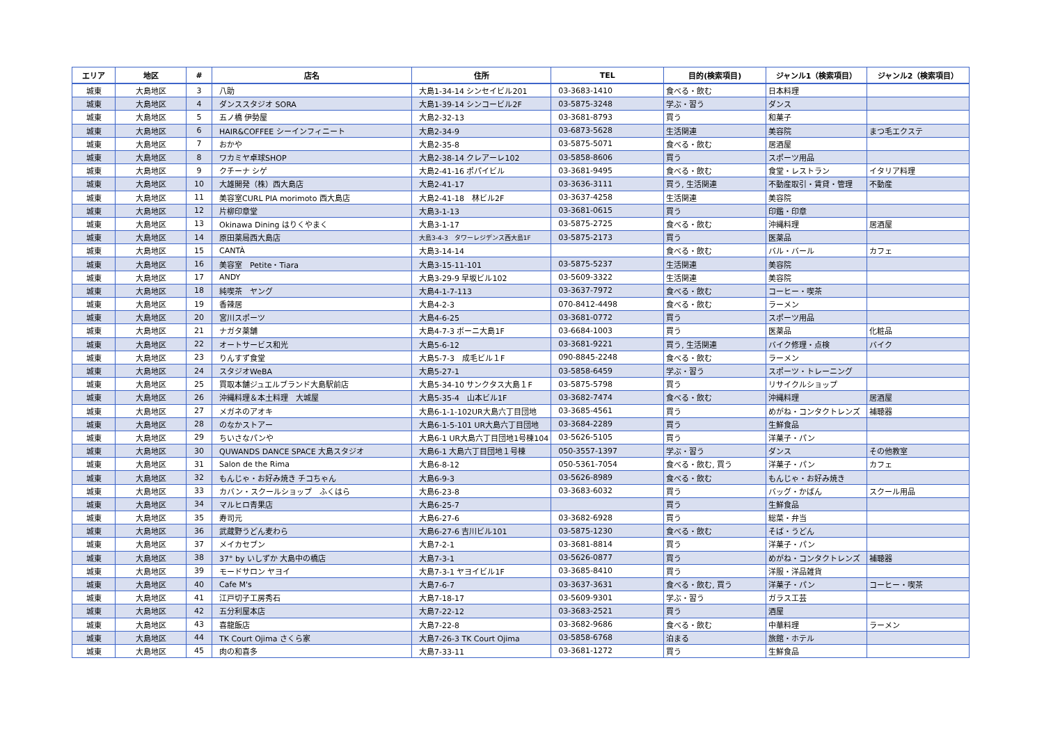| エリア | 地区 | # | 店名 | 住所 | TEL | 目的(検索項目) | ジャンル1（検索項目） | ジャンル2（検索項目） |
| --- | --- | --- | --- | --- | --- | --- | --- | --- |
| 城東 | 大島地区 | 3 | 八助 | 大島1-34-14 シンセイビル201 | 03-3683-1410 | 食べる・飲む | 日本料理 | |
| 城東 | 大島地区 | 4 | ダンススタジオ SORA | 大島1-39-14 シンコービル2F | 03-5875-3248 | 学ぶ・習う | ダンス | |
| 城東 | 大島地区 | 5 | 五ノ橋 伊勢屋 | 大島2-32-13 | 03-3681-8793 | 買う | 和菓子 | |
| 城東 | 大島地区 | 6 | HAIR&COFFEE シーインフィニート | 大島2-34-9 | 03-6873-5628 | 生活関連 | 美容院 | まつ毛エクステ |
| 城東 | 大島地区 | 7 | おかや | 大島2-35-8 | 03-5875-5071 | 食べる・飲む | 居酒屋 | |
| 城東 | 大島地区 | 8 | ワカミヤ卓球SHOP | 大島2-38-14 クレアーレ102 | 03-5858-8606 | 買う | スポーツ用品 | |
| 城東 | 大島地区 | 9 | クチーナ シゲ | 大島2-41-16 ポパイビル | 03-3681-9495 | 食べる・飲む | 食堂・レストラン | イタリア料理 |
| 城東 | 大島地区 | 10 | 大雄開発（株）西大島店 | 大島2-41-17 | 03-3636-3111 | 買う, 生活関連 | 不動産取引・賃貸・管理 | 不動産 |
| 城東 | 大島地区 | 11 | 美容室CURL PIA morimoto 西大島店 | 大島2-41-18 林ビル2F | 03-3637-4258 | 生活関連 | 美容院 | |
| 城東 | 大島地区 | 12 | 片柳印章堂 | 大島3-1-13 | 03-3681-0615 | 買う | 印鑑・印章 | |
| 城東 | 大島地区 | 13 | Okinawa Dining はりくやまく | 大島3-1-17 | 03-5875-2725 | 食べる・飲む | 沖縄料理 | 居酒屋 |
| 城東 | 大島地区 | 14 | 原田薬局西大島店 | 大島3-4-3 タワーレジデンス西大島1F | 03-5875-2173 | 買う | 医薬品 | |
| 城東 | 大島地区 | 15 | CANTÀ | 大島3-14-14 | | 食べる・飲む | バル・バール | カフェ |
| 城東 | 大島地区 | 16 | 美容室 Petite・Tiara | 大島3-15-11-101 | 03-5875-5237 | 生活関連 | 美容院 | |
| 城東 | 大島地区 | 17 | ANDY | 大島3-29-9 早坂ビル102 | 03-5609-3322 | 生活関連 | 美容院 | |
| 城東 | 大島地区 | 18 | 純喫茶 ヤング | 大島4-1-7-113 | 03-3637-7972 | 食べる・飲む | コーヒー・喫茶 | |
| 城東 | 大島地区 | 19 | 香辣居 | 大島4-2-3 | 070-8412-4498 | 食べる・飲む | ラーメン | |
| 城東 | 大島地区 | 20 | 宮川スポーツ | 大島4-6-25 | 03-3681-0772 | 買う | スポーツ用品 | |
| 城東 | 大島地区 | 21 | ナガタ薬舗 | 大島4-7-3 ボーニ大島1F | 03-6684-1003 | 買う | 医薬品 | 化粧品 |
| 城東 | 大島地区 | 22 | オートサービス和光 | 大島5-6-12 | 03-3681-9221 | 買う, 生活関連 | バイク修理・点検 | バイク |
| 城東 | 大島地区 | 23 | りんすず食堂 | 大島5-7-3 成毛ビル１F | 090-8845-2248 | 食べる・飲む | ラーメン | |
| 城東 | 大島地区 | 24 | スタジオWeBA | 大島5-27-1 | 03-5858-6459 | 学ぶ・習う | スポーツ・トレーニング | |
| 城東 | 大島地区 | 25 | 買取本舗ジュエルブランド大島駅前店 | 大島5-34-10 サンクタス大島１F | 03-5875-5798 | 買う | リサイクルショップ | |
| 城東 | 大島地区 | 26 | 沖縄料理＆本土料理 大城屋 | 大島5-35-4 山本ビル1F | 03-3682-7474 | 食べる・飲む | 沖縄料理 | 居酒屋 |
| 城東 | 大島地区 | 27 | メガネのアオキ | 大島6-1-1-102UR大島六丁目団地 | 03-3685-4561 | 買う | めがね・コンタクトレンズ | 補聴器 |
| 城東 | 大島地区 | 28 | のなかストアー | 大島6-1-5-101 UR大島六丁目団地 | 03-3684-2289 | 買う | 生鮮食品 | |
| 城東 | 大島地区 | 29 | ちいさなパンや | 大島6-1 UR大島六丁目団地1号棟104 | 03-5626-5105 | 買う | 洋菓子・パン | |
| 城東 | 大島地区 | 30 | QUWANDS DANCE SPACE 大島スタジオ | 大島6-1 大島六丁目団地１号棟 | 050-3557-1397 | 学ぶ・習う | ダンス | その他教室 |
| 城東 | 大島地区 | 31 | Salon de the Rima | 大島6-8-12 | 050-5361-7054 | 食べる・飲む, 買う | 洋菓子・パン | カフェ |
| 城東 | 大島地区 | 32 | もんじゃ・お好み焼き チコちゃん | 大島6-9-3 | 03-5626-8989 | 食べる・飲む | もんじゃ・お好み焼き | |
| 城東 | 大島地区 | 33 | カバン・スクールショップ ふくはら | 大島6-23-8 | 03-3683-6032 | 買う | バッグ・かばん | スクール用品 |
| 城東 | 大島地区 | 34 | マルヒロ青果店 | 大島6-25-7 | | 買う | 生鮮食品 | |
| 城東 | 大島地区 | 35 | 寿司元 | 大島6-27-6 | 03-3682-6928 | 買う | 総菜・弁当 | |
| 城東 | 大島地区 | 36 | 武蔵野うどん麦わら | 大島6-27-6 吉川ビル101 | 03-5875-1230 | 食べる・飲む | そば・うどん | |
| 城東 | 大島地区 | 37 | メイカセブン | 大島7-2-1 | 03-3681-8814 | 買う | 洋菓子・パン | |
| 城東 | 大島地区 | 38 | 37° by いしずか 大島中の橋店 | 大島7-3-1 | 03-5626-0877 | 買う | めがね・コンタクトレンズ | 補聴器 |
| 城東 | 大島地区 | 39 | モードサロン ヤヨイ | 大島7-3-1 ヤヨイビル1F | 03-3685-8410 | 買う | 洋服・洋品雑貨 | |
| 城東 | 大島地区 | 40 | Cafe M's | 大島7-6-7 | 03-3637-3631 | 食べる・飲む, 買う | 洋菓子・パン | コーヒー・喫茶 |
| 城東 | 大島地区 | 41 | 江戸切子工房秀石 | 大島7-18-17 | 03-5609-9301 | 学ぶ・習う | ガラス工芸 | |
| 城東 | 大島地区 | 42 | 五分利屋本店 | 大島7-22-12 | 03-3683-2521 | 買う | 酒屋 | |
| 城東 | 大島地区 | 43 | 喜龍飯店 | 大島7-22-8 | 03-3682-9686 | 食べる・飲む | 中華料理 | ラーメン |
| 城東 | 大島地区 | 44 | TK Court Ojima さくら家 | 大島7-26-3 TK Court Ojima | 03-5858-6768 | 泊まる | 旅館・ホテル | |
| 城東 | 大島地区 | 45 | 肉の和喜多 | 大島7-33-11 | 03-3681-1272 | 買う | 生鮮食品 | |